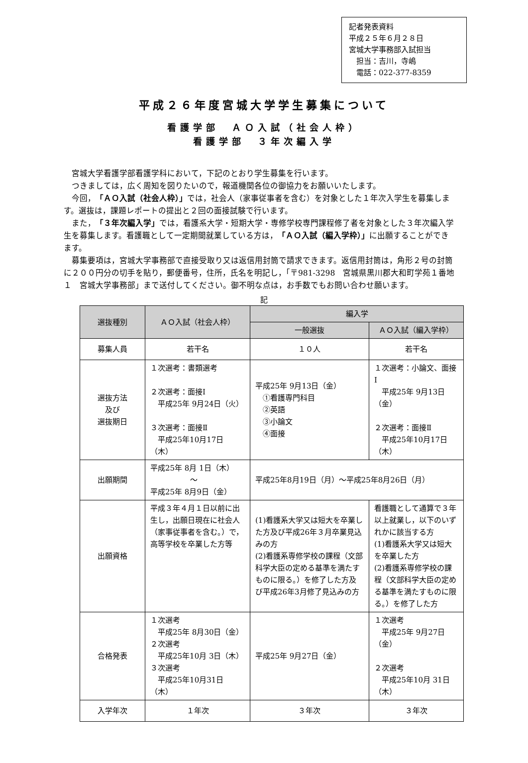記者発表資料
平成２５年６月２８日
宮城大学事務部入試担当
　担当：吉川，寺嶋
　電話：022-377-8359
平成２６年度宮城大学学生募集について
看護学部　ＡＯ入試（社会人枠）
看護学部　３年次編入学
宮城大学看護学部看護学科において，下記のとおり学生募集を行います。
つきましては，広く周知を図りたいので，報道機関各位の御協力をお願いいたします。
今回，「ＡＯ入試（社会人枠）」では，社会人（家事従事者を含む）を対象とした１年次入学生を募集します。選抜は，課題レポートの提出と２回の面接試験で行います。
また，「３年次編入学」では，看護系大学・短期大学・専修学校専門課程修了者を対象とした３年次編入学生を募集します。看護職として一定期間就業している方は，「ＡＯ入試（編入学枠）」に出願することができます。
募集要項は，宮城大学事務部で直接受取り又は返信用封筒で請求できます。返信用封筒は，角形２号の封筒に２００円分の切手を貼り，郵便番号，住所，氏名を明記し，「〒981-3298　宮城県黒川郡大和町学苑１番地１　宮城大学事務部」まで送付してください。御不明な点は，お手数でもお問い合わせ願います。
記
| 選抜種別 | ＡＯ入試（社会人枠） | 編入学 | |
| --- | --- | --- | --- |
| | | 一般選抜 | ＡＯ入試（編入学枠） |
| 募集人員 | 若干名 | １０人 | 若干名 |
| 選抜方法 及び 選抜期日 | １次選考：書類選考 ２次選考：面接Ⅰ 平成25年 9月24日（火） ３次選考：面接Ⅱ 平成25年10月17日（木） | 平成25年 9月13日（金） ①看護専門科目 ②英語 ③小論文 ④面接 | １次選考：小論文、面接Ⅰ 平成25年 9月13日（金） ２次選考：面接Ⅱ 平成25年10月17日（木） |
| 出願期間 | 平成25年 8月 1日（木） ～ 平成25年 8月9日（金） | 平成25年8月19日（月）～平成25年8月26日（月） | |
| 出願資格 | 平成３年４月１日以前に出生し，出願日現在に社会人（家事従事者を含む。）で，高等学校を卒業した方等 | (1)看護系大学又は短大を卒業した方及び平成26年３月卒業見込みの方 (2)看護系専修学校の課程（文部科学大臣の定める基準を満たすものに限る。）を修了した方及び平成26年3月修了見込みの方 | 看護職として通算で３年以上就業し，以下のいずれかに該当する方 (1)看護系大学又は短大を卒業した方 (2)看護系専修学校の課程（文部科学大臣の定める基準を満たすものに限る。）を修了した方 |
| 合格発表 | １次選考 平成25年 8月30日（金） ２次選考 平成25年10月 3日（木） ３次選考 平成25年10月31日（木） | 平成25年 9月27日（金） | １次選考 平成25年 9月27日（金） ２次選考 平成25年10月 31日（木） |
| 入学年次 | １年次 | ３年次 | ３年次 |